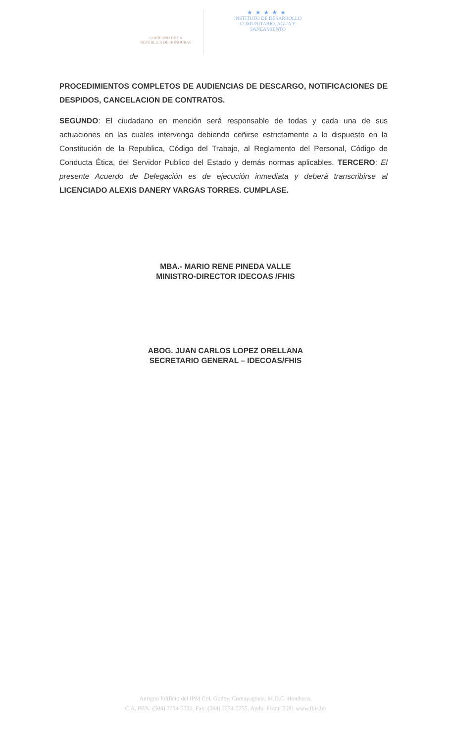GOBIERNO DE LA
REPÚBLICA DE HONDURAS
★★★★★
INSTITUTO DE DESARROLLO
COMUNITARIO, AGUA Y
SANEAMIENTO
PROCEDIMIENTOS COMPLETOS DE AUDIENCIAS DE DESCARGO, NOTIFICACIONES DE DESPIDOS, CANCELACION DE CONTRATOS.
SEGUNDO: El ciudadano en mención será responsable de todas y cada una de sus actuaciones en las cuales intervenga debiendo ceñirse estrictamente a lo dispuesto en la Constitución de la Republica, Código del Trabajo, al Reglamento del Personal, Código de Conducta Ética, del Servidor Publico del Estado y demás normas aplicables. TERCERO: El presente Acuerdo de Delegación es de ejecución inmediata y deberá transcribirse al LICENCIADO ALEXIS DANERY VARGAS TORRES. CUMPLASE.
MBA.- MARIO RENE PINEDA VALLE
MINISTRO-DIRECTOR IDECOAS /FHIS
ABOG. JUAN CARLOS LOPEZ ORELLANA
SECRETARIO GENERAL – IDECOAS/FHIS
Antiguo Edificio del IPM Col. Godoy, Comayagüela, M.D.C. Honduras,
C.A. PBX: (504) 2234-5231, Fax: (504) 2234-5255, Apdo. Postal 3581 www.fhis.hn